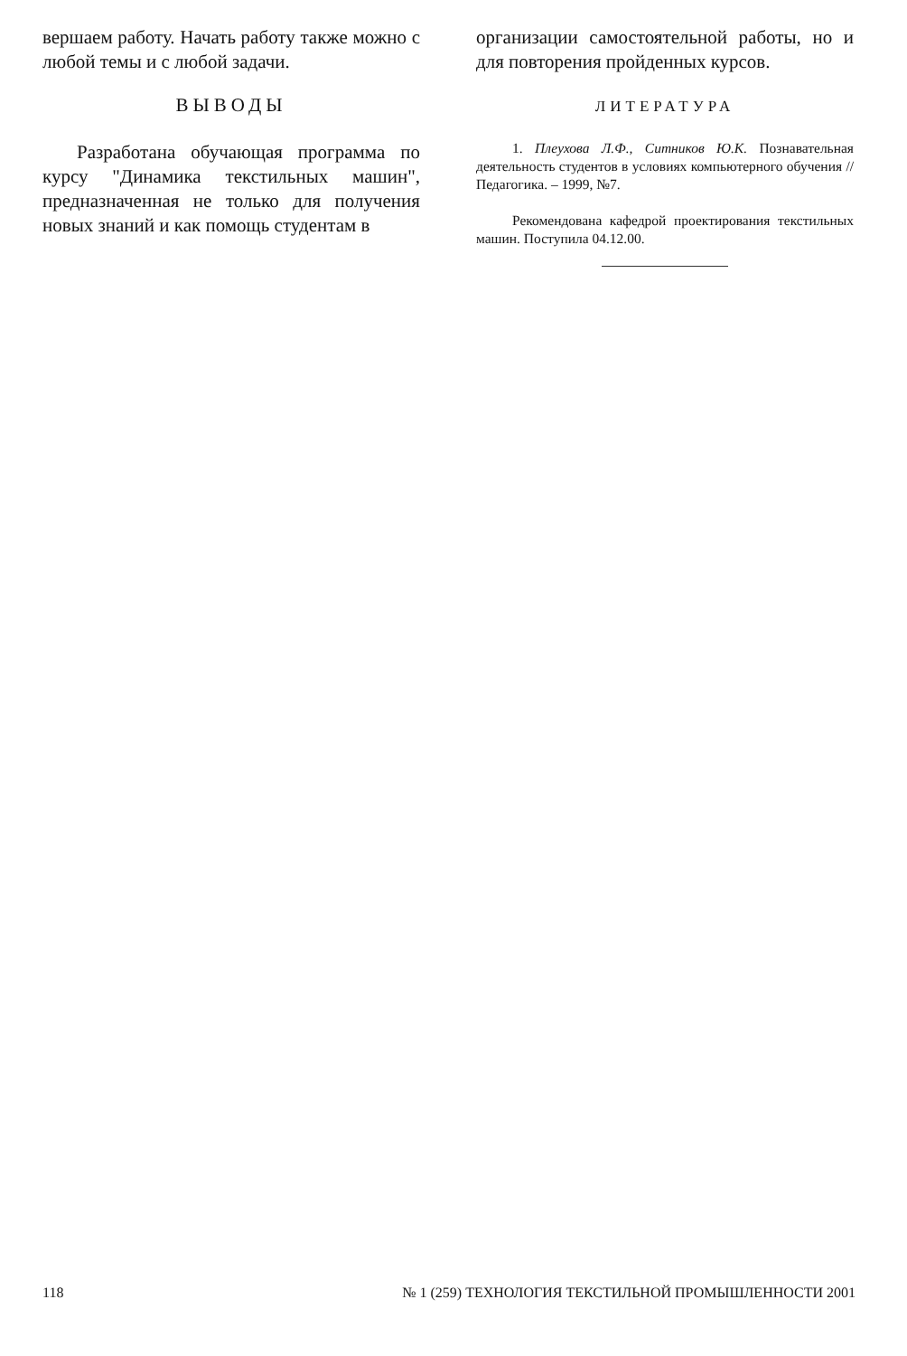вершаем работу. Начать работу также можно с любой темы и с любой задачи.
ВЫВОДЫ
Разработана обучающая программа по курсу "Динамика текстильных машин", предназначенная не только для получения новых знаний и как помощь студентам в
организации самостоятельной работы, но и для повторения пройденных курсов.
ЛИТЕРАТУРА
1. Плеухова Л.Ф., Ситников Ю.К. Познавательная деятельность студентов в условиях компьютерного обучения // Педагогика. – 1999, №7.
Рекомендована кафедрой проектирования текстильных машин. Поступила 04.12.00.
118 № 1 (259) ТЕХНОЛОГИЯ ТЕКСТИЛЬНОЙ ПРОМЫШЛЕННОСТИ 2001